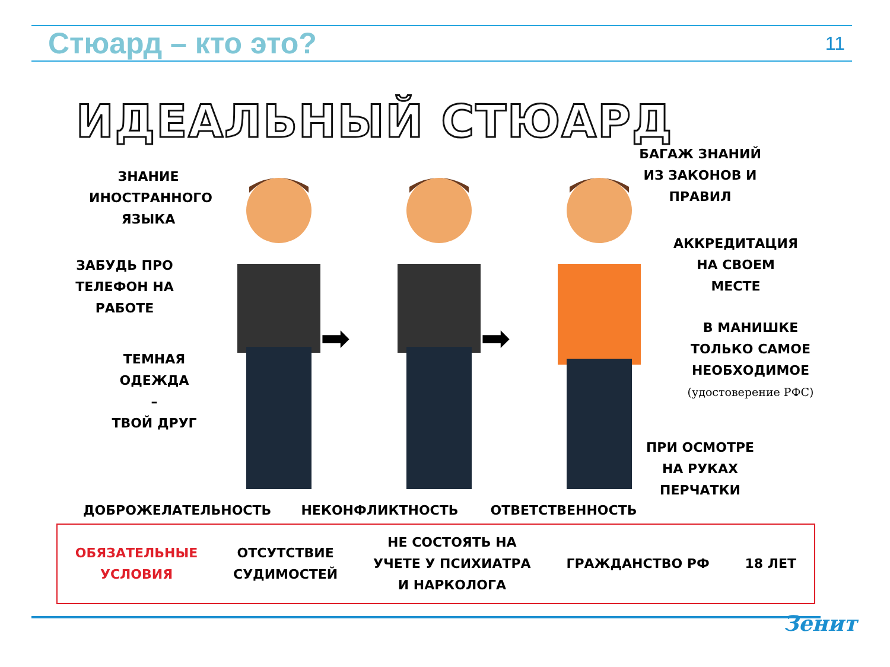Стюард – кто это?
11
ИДЕАЛЬНЫЙ СТЮАРД
ЗНАНИЕ
ИНОСТРАННОГО
ЯЗЫКА
ЗАБУДЬ ПРО
ТЕЛЕФОН НА
РАБОТЕ
ТЕМНАЯ
ОДЕЖДА
–
ТВОЙ ДРУГ
➡ ➡
БАГАЖ ЗНАНИЙ
ИЗ ЗАКОНОВ И
ПРАВИЛ
АККРЕДИТАЦИЯ
НА СВОЕМ
МЕСТЕ
В МАНИШКЕ
ТОЛЬКО САМОЕ
НЕОБХОДИМОЕ
(удостоверение РФС)
ПРИ ОСМОТРЕ
НА РУКАХ
ПЕРЧАТКИ
ДОБРОЖЕЛАТЕЛЬНОСТЬ НЕКОНФЛИКТНОСТЬ ОТВЕТСТВЕННОСТЬ
ОБЯЗАТЕЛЬНЫЕ
УСЛОВИЯ
ОТСУТСТВИЕ
СУДИМОСТЕЙ
НЕ СОСТОЯТЬ НА
УЧЕТЕ У ПСИХИАТРА
И НАРКОЛОГА
ГРАЖДАНСТВО РФ 18 ЛЕТ
Зенит